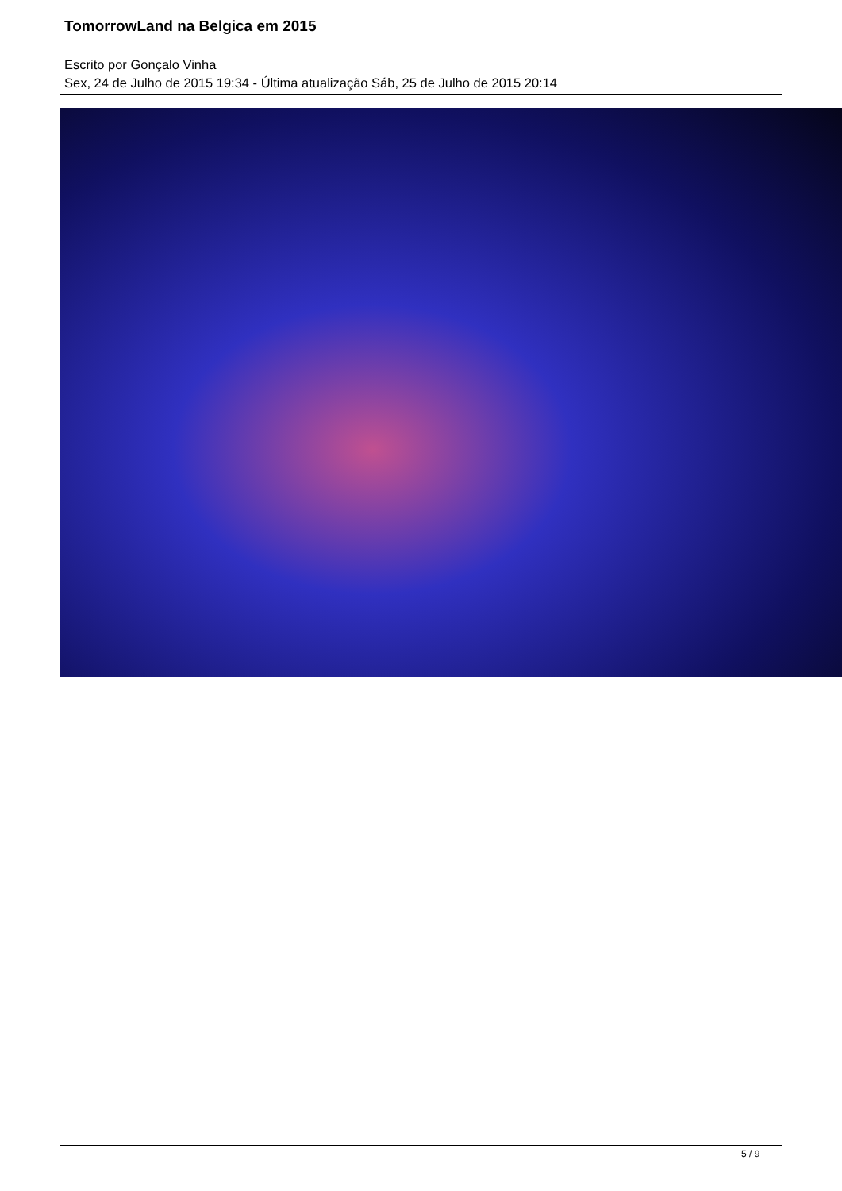TomorrowLand na Belgica em 2015
Escrito por Gonçalo Vinha
Sex, 24 de Julho de 2015 19:34 - Última atualização Sáb, 25 de Julho de 2015 20:14
5 / 9